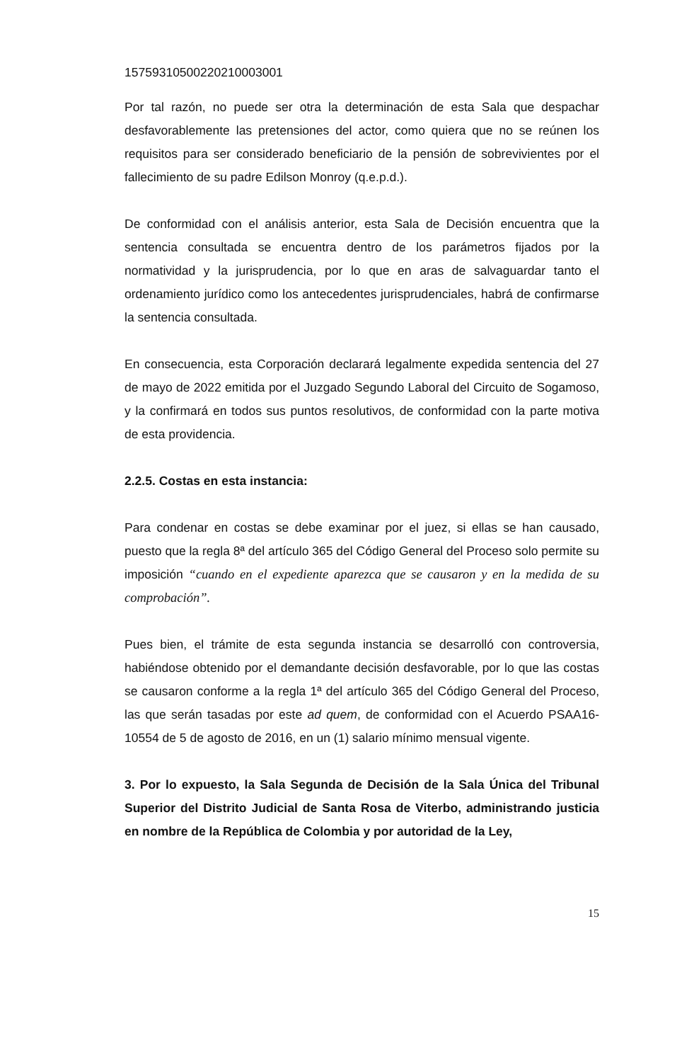15759310500220210003001
Por tal razón, no puede ser otra la determinación de esta Sala que despachar desfavorablemente las pretensiones del actor, como quiera que no se reúnen los requisitos para ser considerado beneficiario de la pensión de sobrevivientes por el fallecimiento de su padre Edilson Monroy (q.e.p.d.).
De conformidad con el análisis anterior, esta Sala de Decisión encuentra que la sentencia consultada se encuentra dentro de los parámetros fijados por la normatividad y la jurisprudencia, por lo que en aras de salvaguardar tanto el ordenamiento jurídico como los antecedentes jurisprudenciales, habrá de confirmarse la sentencia consultada.
En consecuencia, esta Corporación declarará legalmente expedida sentencia del 27 de mayo de 2022 emitida por el Juzgado Segundo Laboral del Circuito de Sogamoso, y la confirmará en todos sus puntos resolutivos, de conformidad con la parte motiva de esta providencia.
2.2.5. Costas en esta instancia:
Para condenar en costas se debe examinar por el juez, si ellas se han causado, puesto que la regla 8ª del artículo 365 del Código General del Proceso solo permite su imposición “cuando en el expediente aparezca que se causaron y en la medida de su comprobación”.
Pues bien, el trámite de esta segunda instancia se desarrolló con controversia, habiéndose obtenido por el demandante decisión desfavorable, por lo que las costas se causaron conforme a la regla 1ª del artículo 365 del Código General del Proceso, las que serán tasadas por este ad quem, de conformidad con el Acuerdo PSAA16-10554 de 5 de agosto de 2016, en un (1) salario mínimo mensual vigente.
3. Por lo expuesto, la Sala Segunda de Decisión de la Sala Única del Tribunal Superior del Distrito Judicial de Santa Rosa de Viterbo, administrando justicia en nombre de la República de Colombia y por autoridad de la Ley,
15